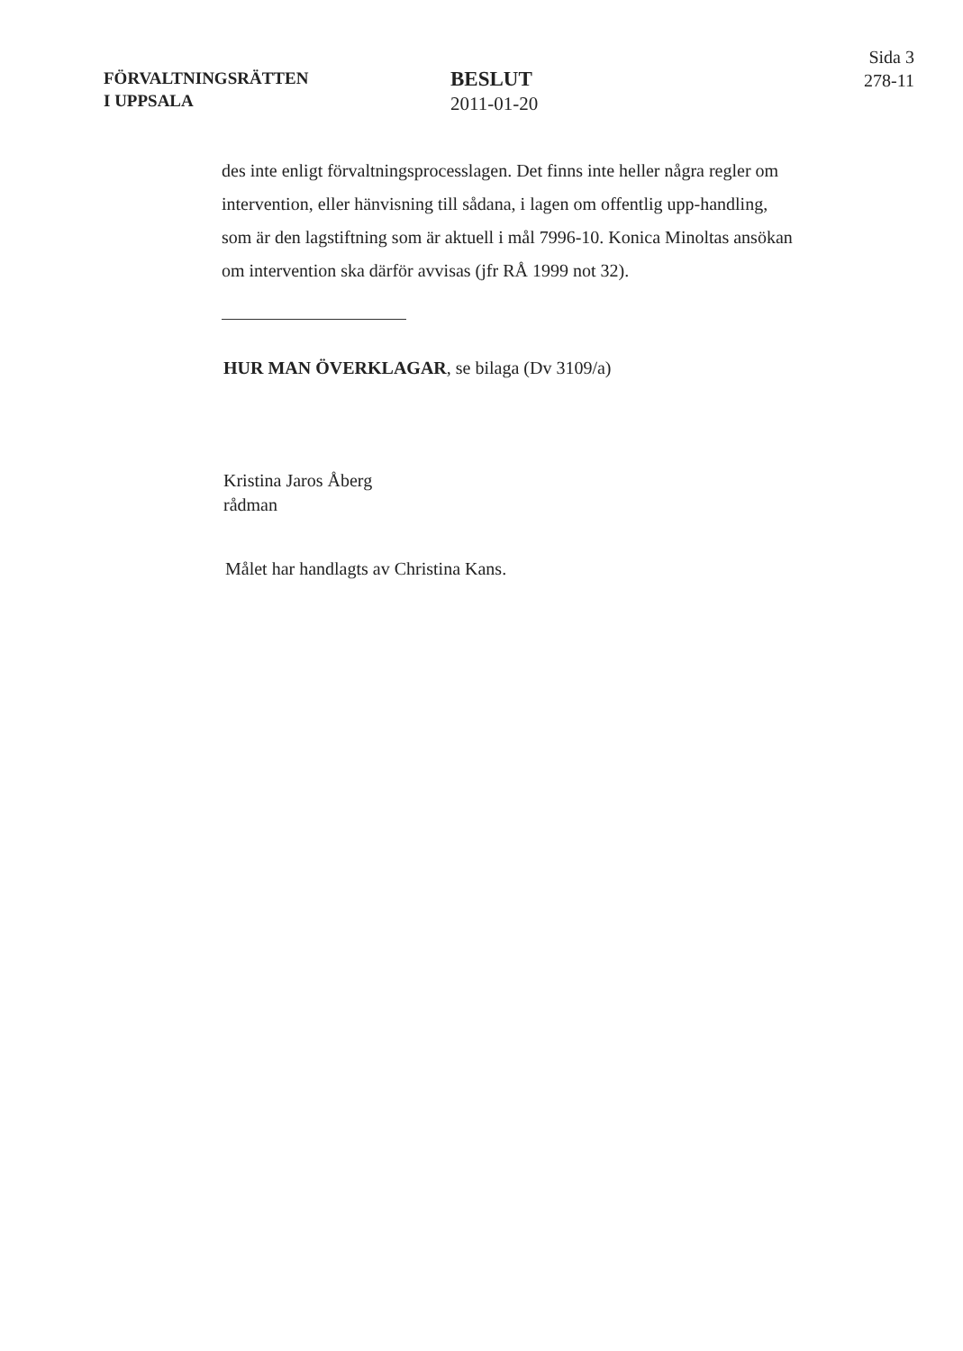FÖRVALTNINGSRÄTTEN
I UPPSALA
BESLUT
2011-01-20
Sida 3
278-11
des inte enligt förvaltningsprocesslagen. Det finns inte heller några regler om intervention, eller hänvisning till sådana, i lagen om offentlig upp-handling, som är den lagstiftning som är aktuell i mål 7996-10. Konica Minoltas ansökan om intervention ska därför avvisas (jfr RÅ 1999 not 32).
HUR MAN ÖVERKLAGAR, se bilaga (Dv 3109/a)
Kristina Jaros Åberg
rådman
Målet har handlagts av Christina Kans.